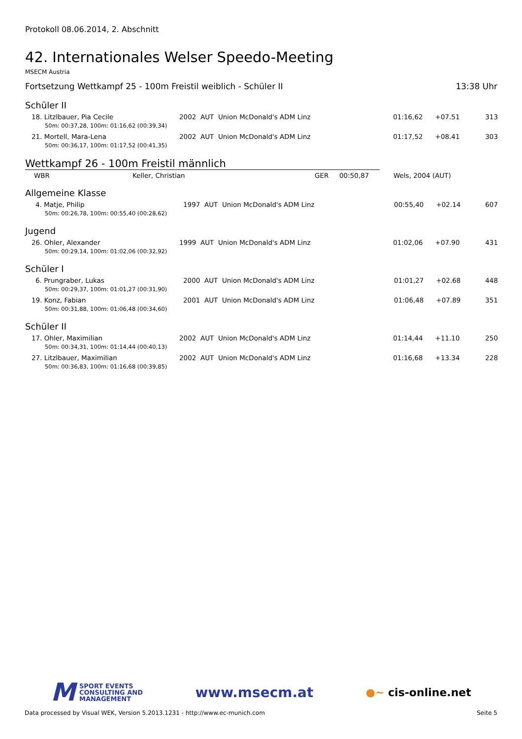Protokoll 08.06.2014, 2. Abschnitt
42. Internationales Welser Speedo-Meeting
MSECM Austria
Fortsetzung Wettkampf 25 - 100m Freistil weiblich - Schüler II 13:38 Uhr
Schüler II
| 18. Litzlbauer, Pia Cecile | 2002 AUT Union McDonald's ADM Linz | 01:16,62 | +07.51 | 313 |
| 50m: 00:37,28, 100m: 01:16,62 (00:39,34) | | | | |
| 21. Mortell, Mara-Lena | 2002 AUT Union McDonald's ADM Linz | 01:17,52 | +08.41 | 303 |
| 50m: 00:36,17, 100m: 01:17,52 (00:41,35) | | | | |
Wettkampf 26 - 100m Freistil männlich
| WBR | Keller, Christian | GER | 00:50,87 | Wels, 2004 (AUT) |
Allgemeine Klasse
| 4. Matje, Philip | 1997 AUT Union McDonald's ADM Linz | 00:55,40 | +02.14 | 607 |
| 50m: 00:26,78, 100m: 00:55,40 (00:28,62) | | | | |
Jugend
| 26. Ohler, Alexander | 1999 AUT Union McDonald's ADM Linz | 01:02,06 | +07.90 | 431 |
| 50m: 00:29,14, 100m: 01:02,06 (00:32,92) | | | | |
Schüler I
| 6. Prungraber, Lukas | 2000 AUT Union McDonald's ADM Linz | 01:01,27 | +02.68 | 448 |
| 50m: 00:29,37, 100m: 01:01,27 (00:31,90) | | | | |
| 19. Konz, Fabian | 2001 AUT Union McDonald's ADM Linz | 01:06,48 | +07.89 | 351 |
| 50m: 00:31,88, 100m: 01:06,48 (00:34,60) | | | | |
Schüler II
| 17. Ohler, Maximilian | 2002 AUT Union McDonald's ADM Linz | 01:14,44 | +11.10 | 250 |
| 50m: 00:34,31, 100m: 01:14,44 (00:40,13) | | | | |
| 27. Litzlbauer, Maximilian | 2002 AUT Union McDonald's ADM Linz | 01:16,68 | +13.34 | 228 |
| 50m: 00:36,83, 100m: 01:16,68 (00:39,85) | | | | |
M SPORT EVENTS
CONSULTING AND
MANAGEMENT
www.msecm.at
●~ cis-online.net
Data processed by Visual WEK, Version 5.2013.1231 - http://www.ec-munich.com Seite 5